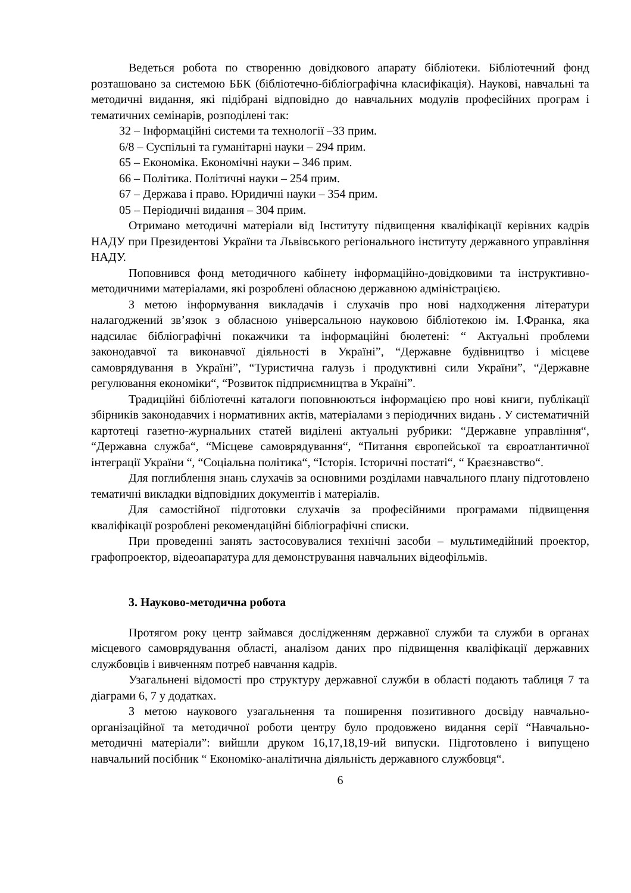Ведеться робота по створенню довідкового апарату бібліотеки. Бібліотечний фонд розташовано за системою ББК (бібліотечно-бібліографічна класифікація). Наукові, навчальні та методичні видання, які підібрані відповідно до навчальних модулів професійних програм і тематичних семінарів, розподілені так:
32 – Інформаційні системи та технології –33 прим.
6/8 – Суспільні та гуманітарні науки – 294 прим.
65 – Економіка. Економічні науки – 346 прим.
66 – Політика. Політичні науки – 254 прим.
67 – Держава і право. Юридичні науки – 354 прим.
05 – Періодичні видання – 304 прим.
Отримано методичні матеріали від Інституту підвищення кваліфікації керівних кадрів НАДУ при Президентові України та Львівського регіонального інституту державного управління НАДУ.
Поповнився фонд методичного кабінету інформаційно-довідковими та інструктивно-методичними матеріалами, які розроблені обласною державною адміністрацією.
З метою інформування викладачів і слухачів про нові надходження літератури налагоджений зв’язок з обласною універсальною науковою бібліотекою ім. І.Франка, яка надсилає бібліографічні покажчики та інформаційні бюлетені: “ Актуальні проблеми законодавчої та виконавчої діяльності в Україні”, “Державне будівництво і місцеве самоврядування в Україні”, “Туристична галузь і продуктивні сили України”, “Державне регулювання економіки“, “Розвиток підприємництва в Україні”.
Традиційні бібліотечні каталоги поповнюються інформацією про нові книги, публікації збірників законодавчих і нормативних актів, матеріалами з періодичних видань . У систематичній картотеці газетно-журнальних статей виділені актуальні рубрики: “Державне управління“, “Державна служба“, “Місцеве самоврядування“, “Питання європейської та євроатлантичної інтеграції України “, “Соціальна політика“, “Історія. Історичні постаті“, “ Краєзнавство“.
Для поглиблення знань слухачів за основними розділами навчального плану підготовлено тематичні викладки відповідних документів і матеріалів.
Для самостійної підготовки слухачів за професійними програмами підвищення кваліфікації розроблені рекомендаційні бібліографічні списки.
При проведенні занять застосовувалися технічні засоби – мультимедійний проектор, графопроектор, відеоапаратура для демонстрування навчальних відеофільмів.
3. Науково-методична робота
Протягом року центр займався дослідженням державної служби та служби в органах місцевого самоврядування області, аналізом даних про підвищення кваліфікації державних службовців і вивченням потреб навчання кадрів.
Узагальнені відомості про структуру державної служби в області подають таблиця 7 та діаграми 6, 7 у додатках.
З метою наукового узагальнення та поширення позитивного досвіду навчально-організаційної та методичної роботи центру було продовжено видання серії “Навчально-методичні матеріали”: вийшли друком 16,17,18,19-ий випуски. Підготовлено і випущено навчальний посібник “ Економіко-аналітична діяльність державного службовця“.
6